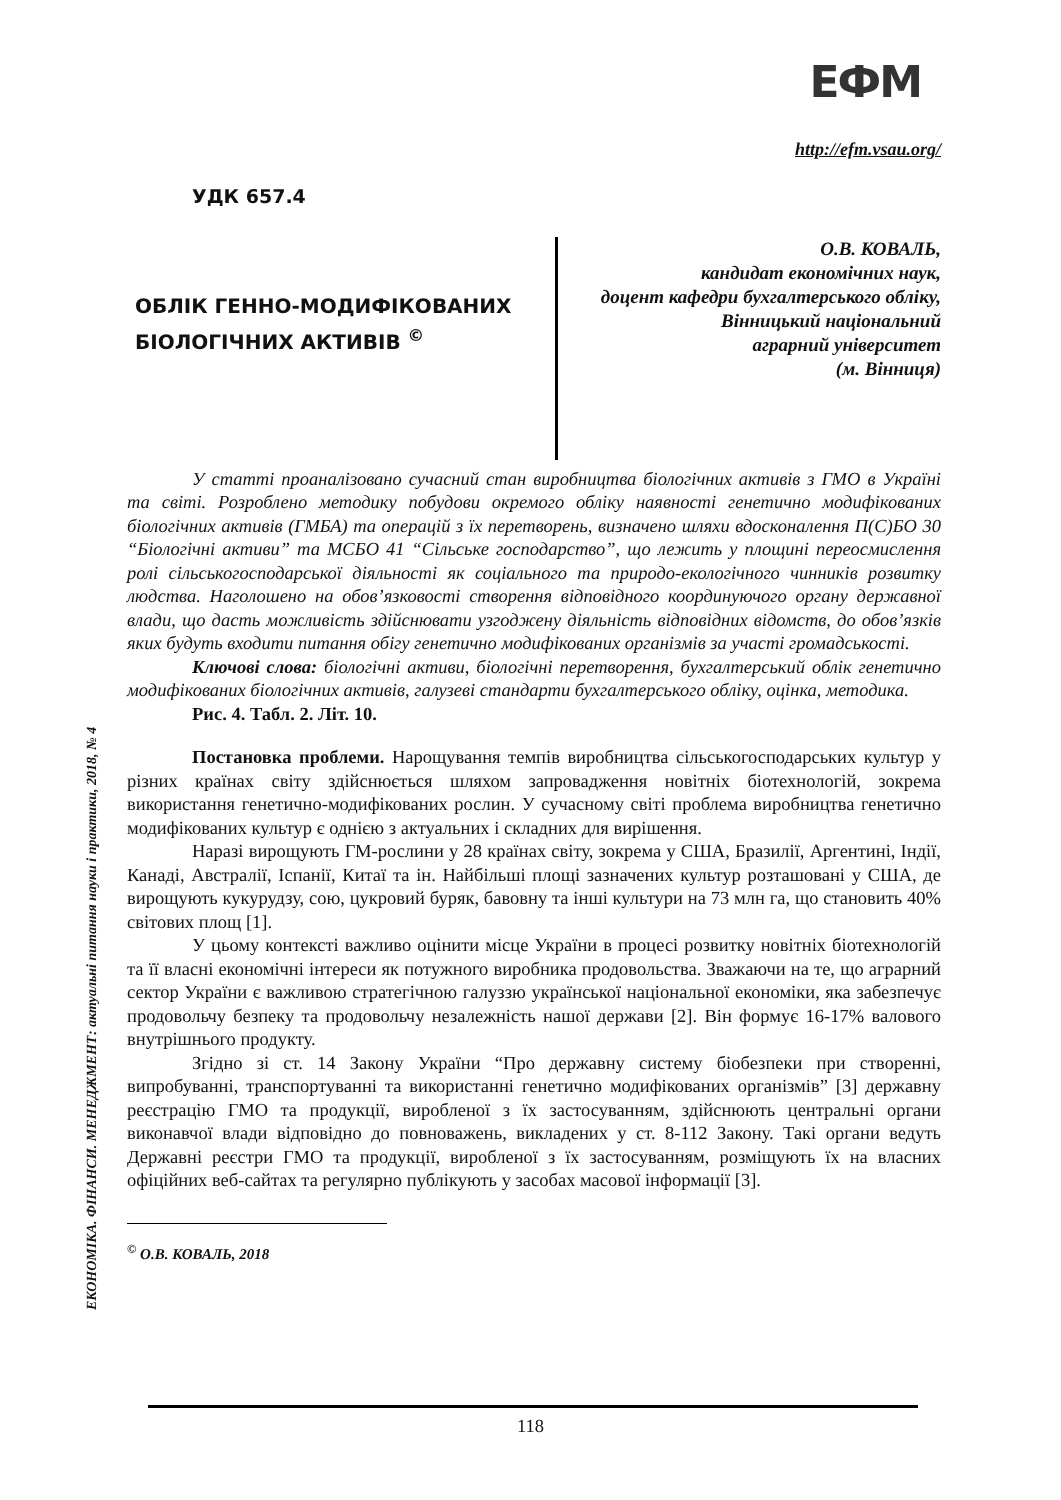ЕФМ
http://efm.vsau.org/
ЕКОНОМІКА. ФІНАНСИ. МЕНЕДЖМЕНТ: актуальні питання науки і практики, 2018, № 4
УДК 657.4
ОБЛІК ГЕННО-МОДИФІКОВАНИХ БІОЛОГІЧНИХ АКТИВІВ <sup>©</sup>
О.В. КОВАЛЬ,
кандидат економічних наук,
доцент кафедри бухгалтерського обліку,
Вінницький національний
аграрний університет
(м. Вінниця)
У статті проаналізовано сучасний стан виробництва біологічних активів з ГМО в Україні та світі. Розроблено методику побудови окремого обліку наявності генетично модифікованих біологічних активів (ГМБА) та операцій з їх перетворень, визначено шляхи вдосконалення П(С)БО 30 “Біологічні активи” та МСБО 41 “Сільське господарство”, що лежить у площині переосмислення ролі сільськогосподарської діяльності як соціального та природо-екологічного чинників розвитку людства. Наголошено на обов’язковості створення відповідного координуючого органу державної влади, що дасть можливість здійснювати узгоджену діяльність відповідних відомств, до обов’язків яких будуть входити питання обігу генетично модифікованих організмів за участі громадськості.
Ключові слова: біологічні активи, біологічні перетворення, бухгалтерський облік генетично модифікованих біологічних активів, галузеві стандарти бухгалтерського обліку, оцінка, методика.
Рис. 4. Табл. 2. Літ. 10.
Постановка проблеми. Нарощування темпів виробництва сільськогосподарських культур у різних країнах світу здійснюється шляхом запровадження новітніх біотехнологій, зокрема використання генетично-модифікованих рослин. У сучасному світі проблема виробництва генетично модифікованих культур є однією з актуальних і складних для вирішення.
Наразі вирощують ГМ-рослини у 28 країнах світу, зокрема у США, Бразилії, Аргентині, Індії, Канаді, Австралії, Іспанії, Китаї та ін. Найбільші площі зазначених культур розташовані у США, де вирощують кукурудзу, сою, цукровий буряк, бавовну та інші культури на 73 млн га, що становить 40% світових площ [1].
У цьому контексті важливо оцінити місце України в процесі розвитку новітніх біотехнологій та її власні економічні інтереси як потужного виробника продовольства. Зважаючи на те, що аграрний сектор України є важливою стратегічною галуззю української національної економіки, яка забезпечує продовольчу безпеку та продовольчу незалежність нашої держави [2]. Він формує 16-17% валового внутрішнього продукту.
Згідно зі ст. 14 Закону України “Про державну систему біобезпеки при створенні, випробуванні, транспортуванні та використанні генетично модифікованих організмів” [3] державну реєстрацію ГМО та продукції, виробленої з їх застосуванням, здійснюють центральні органи виконавчої влади відповідно до повноважень, викладених у ст. 8-112 Закону. Такі органи ведуть Державні реєстри ГМО та продукції, виробленої з їх застосуванням, розміщують їх на власних офіційних веб-сайтах та регулярно публікують у засобах масової інформації [3].
<sup>©</sup> О.В. КОВАЛЬ, 2018
118